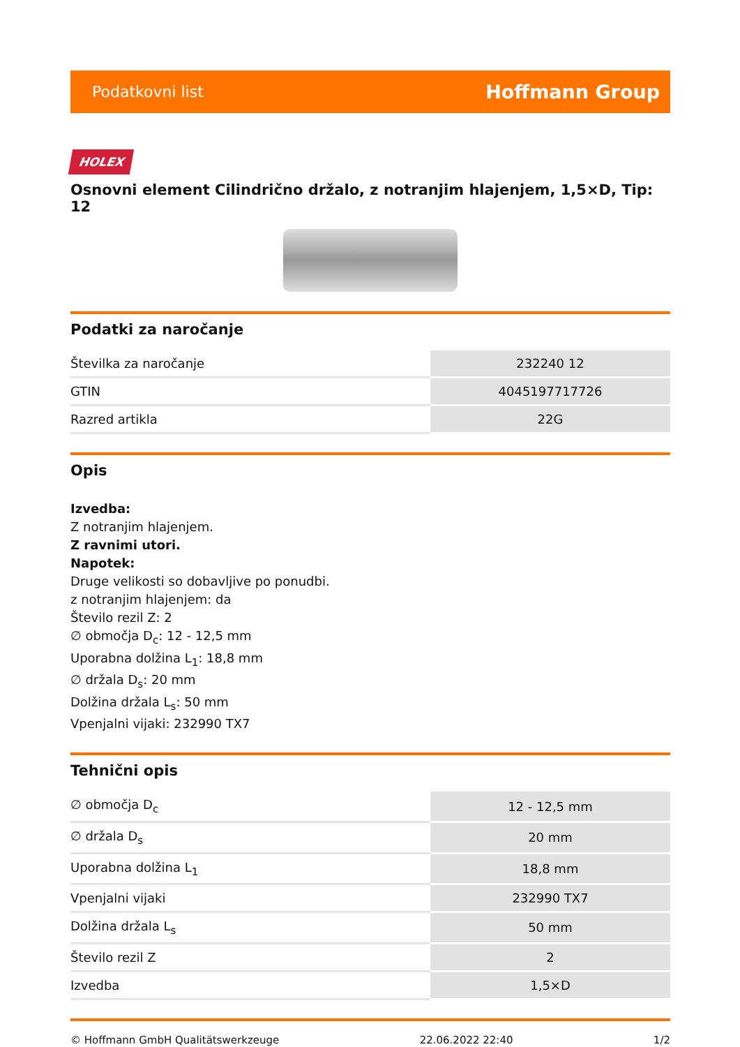Podatkovni list Hoffmann Group
HOLEX
Osnovni element Cilindrično držalo, z notranjim hlajenjem, 1,5×D, Tip: 12
Podatki za naročanje
| Številka za naročanje | 232240 12 |
| GTIN | 4045197717726 |
| Razred artikla | 22G |
Opis
Izvedba:
Z notranjim hlajenjem.
Z ravnimi utori.
Napotek:
Druge velikosti so dobavljive po ponudbi.
z notranjim hlajenjem: da
Število rezil Z: 2
∅ območja D<sub>c</sub>: 12 - 12,5 mm
Uporabna dolžina L<sub>1</sub>: 18,8 mm
∅ držala D<sub>s</sub>: 20 mm
Dolžina držala L<sub>s</sub>: 50 mm
Vpenjalni vijaki: 232990 TX7
Tehnični opis
| ∅ območja D<sub>c</sub> | 12 - 12,5 mm |
| ∅ držala D<sub>s</sub> | 20 mm |
| Uporabna dolžina L<sub>1</sub> | 18,8 mm |
| Vpenjalni vijaki | 232990 TX7 |
| Dolžina držala L<sub>s</sub> | 50 mm |
| Število rezil Z | 2 |
| Izvedba | 1,5×D |
© Hoffmann GmbH Qualitätswerkzeuge 22.06.2022 22:40 1/2